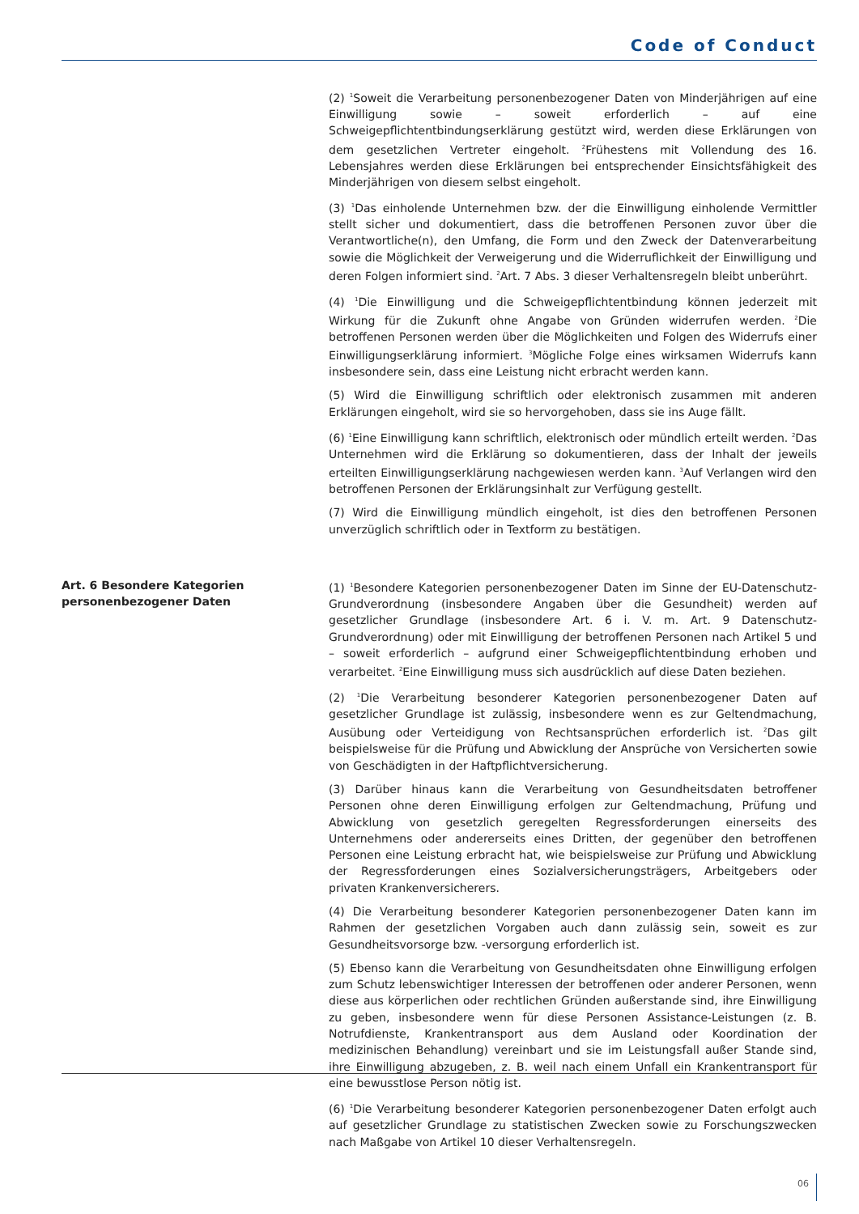Code of Conduct
(2) <sup>1</sup>Soweit die Verarbeitung personenbezogener Daten von Minderjährigen auf eine Einwilligung sowie – soweit erforderlich – auf eine Schweigepflichtentbindungserklärung gestützt wird, werden diese Erklärungen von dem gesetzlichen Vertreter eingeholt. <sup>2</sup>Frühestens mit Vollendung des 16. Lebensjahres werden diese Erklärungen bei entsprechender Einsichtsfähigkeit des Minderjährigen von diesem selbst eingeholt.
(3) <sup>1</sup>Das einholende Unternehmen bzw. der die Einwilligung einholende Vermittler stellt sicher und dokumentiert, dass die betroffenen Personen zuvor über die Verantwortliche(n), den Umfang, die Form und den Zweck der Datenverarbeitung sowie die Möglichkeit der Verweigerung und die Widerruflichkeit der Einwilligung und deren Folgen informiert sind. <sup>2</sup>Art. 7 Abs. 3 dieser Verhaltensregeln bleibt unberührt.
(4) <sup>1</sup>Die Einwilligung und die Schweigepflichtentbindung können jederzeit mit Wirkung für die Zukunft ohne Angabe von Gründen widerrufen werden. <sup>2</sup>Die betroffenen Personen werden über die Möglichkeiten und Folgen des Widerrufs einer Einwilligungserklärung informiert. <sup>3</sup>Mögliche Folge eines wirksamen Widerrufs kann insbesondere sein, dass eine Leistung nicht erbracht werden kann.
(5) Wird die Einwilligung schriftlich oder elektronisch zusammen mit anderen Erklärungen eingeholt, wird sie so hervorgehoben, dass sie ins Auge fällt.
(6) <sup>1</sup>Eine Einwilligung kann schriftlich, elektronisch oder mündlich erteilt werden. <sup>2</sup>Das Unternehmen wird die Erklärung so dokumentieren, dass der Inhalt der jeweils erteilten Einwilligungserklärung nachgewiesen werden kann. <sup>3</sup>Auf Verlangen wird den betroffenen Personen der Erklärungsinhalt zur Verfügung gestellt.
(7) Wird die Einwilligung mündlich eingeholt, ist dies den betroffenen Personen unverzüglich schriftlich oder in Textform zu bestätigen.
Art. 6 Besondere Kategorien
personenbezogener Daten
(1) <sup>1</sup>Besondere Kategorien personenbezogener Daten im Sinne der EU-Datenschutz-Grundverordnung (insbesondere Angaben über die Gesundheit) werden auf gesetzlicher Grundlage (insbesondere Art. 6 i. V. m. Art. 9 Datenschutz-Grundverordnung) oder mit Einwilligung der betroffenen Personen nach Artikel 5 und – soweit erforderlich – aufgrund einer Schweigepflichtentbindung erhoben und verarbeitet. <sup>2</sup>Eine Einwilligung muss sich ausdrücklich auf diese Daten beziehen.
(2) <sup>1</sup>Die Verarbeitung besonderer Kategorien personenbezogener Daten auf gesetzlicher Grundlage ist zulässig, insbesondere wenn es zur Geltendmachung, Ausübung oder Verteidigung von Rechtsansprüchen erforderlich ist. <sup>2</sup>Das gilt beispielsweise für die Prüfung und Abwicklung der Ansprüche von Versicherten sowie von Geschädigten in der Haftpflichtversicherung.
(3) Darüber hinaus kann die Verarbeitung von Gesundheitsdaten betroffener Personen ohne deren Einwilligung erfolgen zur Geltendmachung, Prüfung und Abwicklung von gesetzlich geregelten Regressforderungen einerseits des Unternehmens oder andererseits eines Dritten, der gegenüber den betroffenen Personen eine Leistung erbracht hat, wie beispielsweise zur Prüfung und Abwicklung der Regressforderungen eines Sozialversicherungsträgers, Arbeitgebers oder privaten Krankenversicherers.
(4) Die Verarbeitung besonderer Kategorien personenbezogener Daten kann im Rahmen der gesetzlichen Vorgaben auch dann zulässig sein, soweit es zur Gesundheitsvorsorge bzw. -versorgung erforderlich ist.
(5) Ebenso kann die Verarbeitung von Gesundheitsdaten ohne Einwilligung erfolgen zum Schutz lebenswichtiger Interessen der betroffenen oder anderer Personen, wenn diese aus körperlichen oder rechtlichen Gründen außerstande sind, ihre Einwilligung zu geben, insbesondere wenn für diese Personen Assistance-Leistungen (z. B. Notrufdienste, Krankentransport aus dem Ausland oder Koordination der medizinischen Behandlung) vereinbart und sie im Leistungsfall außer Stande sind, ihre Einwilligung abzugeben, z. B. weil nach einem Unfall ein Krankentransport für eine bewusstlose Person nötig ist.
(6) <sup>1</sup>Die Verarbeitung besonderer Kategorien personenbezogener Daten erfolgt auch auf gesetzlicher Grundlage zu statistischen Zwecken sowie zu Forschungszwecken nach Maßgabe von Artikel 10 dieser Verhaltensregeln.
06